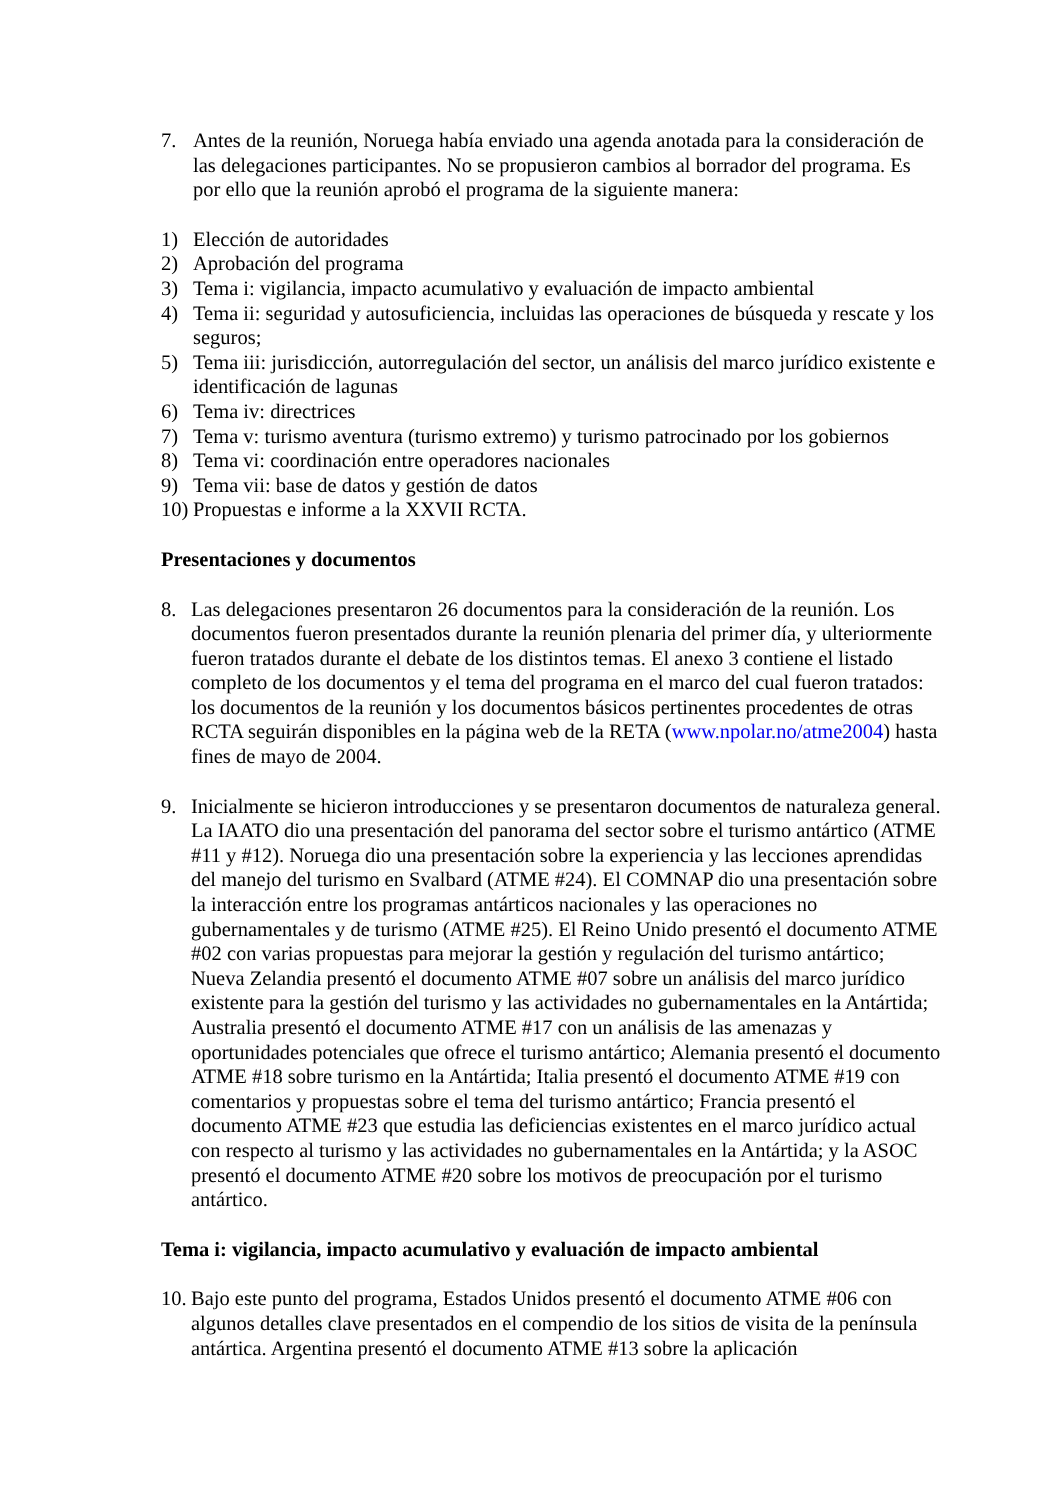7. Antes de la reunión, Noruega había enviado una agenda anotada para la consideración de las delegaciones participantes. No se propusieron cambios al borrador del programa. Es por ello que la reunión aprobó el programa de la siguiente manera:
1) Elección de autoridades
2) Aprobación del programa
3) Tema i: vigilancia, impacto acumulativo y evaluación de impacto ambiental
4) Tema ii: seguridad y autosuficiencia, incluidas las operaciones de búsqueda y rescate y los seguros;
5) Tema iii: jurisdicción, autorregulación del sector, un análisis del marco jurídico existente e identificación de lagunas
6) Tema iv: directrices
7) Tema v: turismo aventura (turismo extremo) y turismo patrocinado por los gobiernos
8) Tema vi: coordinación entre operadores nacionales
9) Tema vii: base de datos y gestión de datos
10)
Propuestas e informe a la XXVII RCTA.
Presentaciones y documentos
8. Las delegaciones presentaron 26 documentos para la consideración de la reunión. Los documentos fueron presentados durante la reunión plenaria del primer día, y ulteriormente fueron tratados durante el debate de los distintos temas. El anexo 3 contiene el listado completo de los documentos y el tema del programa en el marco del cual fueron tratados: los documentos de la reunión y los documentos básicos pertinentes procedentes de otras RCTA seguirán disponibles en la página web de la RETA (www.npolar.no/atme2004) hasta fines de mayo de 2004.
9. Inicialmente se hicieron introducciones y se presentaron documentos de naturaleza general. La IAATO dio una presentación del panorama del sector sobre el turismo antártico (ATME #11 y #12). Noruega dio una presentación sobre la experiencia y las lecciones aprendidas del manejo del turismo en Svalbard (ATME #24). El COMNAP dio una presentación sobre la interacción entre los programas antárticos nacionales y las operaciones no gubernamentales y de turismo (ATME #25). El Reino Unido presentó el documento ATME #02 con varias propuestas para mejorar la gestión y regulación del turismo antártico; Nueva Zelandia presentó el documento ATME #07 sobre un análisis del marco jurídico existente para la gestión del turismo y las actividades no gubernamentales en la Antártida; Australia presentó el documento ATME #17 con un análisis de las amenazas y oportunidades potenciales que ofrece el turismo antártico; Alemania presentó el documento ATME #18 sobre turismo en la Antártida; Italia presentó el documento ATME #19 con comentarios y propuestas sobre el tema del turismo antártico; Francia presentó el documento ATME #23 que estudia las deficiencias existentes en el marco jurídico actual con respecto al turismo y las actividades no gubernamentales en la Antártida; y la ASOC presentó el documento ATME #20 sobre los motivos de preocupación por el turismo antártico.
Tema i: vigilancia, impacto acumulativo y evaluación de impacto ambiental
10.
Bajo este punto del programa, Estados Unidos presentó el documento ATME #06 con algunos detalles clave presentados en el compendio de los sitios de visita de la península antártica. Argentina presentó el documento ATME #13 sobre la aplicación